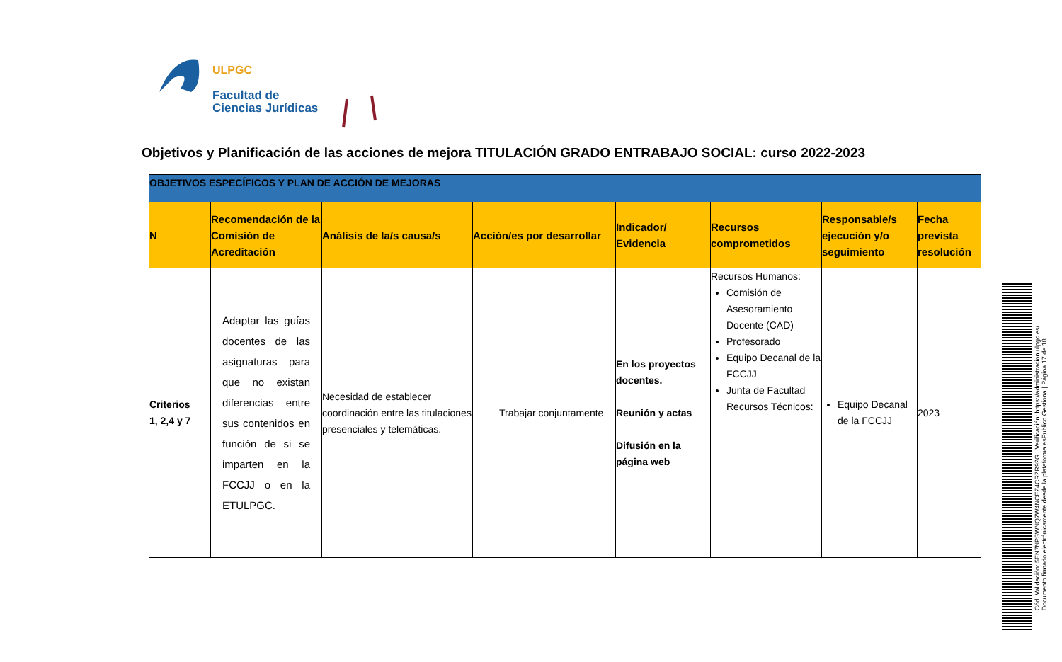ULPGC
Facultad de
Ciencias Jurídicas
Objetivos y Planificación de las acciones de mejora TITULACIÓN GRADO ENTRABAJO SOCIAL: curso 2022-2023
| OBJETIVOS ESPECÍFICOS Y PLAN DE ACCIÓN DE MEJORAS | | | | | | | |
| N | Recomendación de la Comisión de Acreditación | Análisis de la/s causa/s | Acción/es por desarrollar | Indicador/ Evidencia | Recursos comprometidos | Responsable/s ejecución y/o seguimiento | Fecha prevista resolución |
| Criterios 1, 2,4 y 7 | Adaptar las guías docentes de las asignaturas para que no existan diferencias entre sus contenidos en función de si se imparten en la FCCJJ o en la ETULPGC. | Necesidad de establecer coordinación entre las titulaciones presenciales y telemáticas. | Trabajar conjuntamente | En los proyectos docentes. Reunión y actas Difusión en la página web | Recursos Humanos: Comisión de Asesoramiento Docente (CAD) Profesorado Equipo Decanal de la FCCJJ Junta de Facultad Recursos Técnicos: | Equipo Decanal de la FCCJJ | 2023 |
Cód. Validación: 5EN7NPSWNQ7W4NCEZ4CRZR92G | Verificación: https://administracion.ulpgc.es/
Documento firmado electrónicamente desde la plataforma esPublico Gestiona | Página 17 de 18